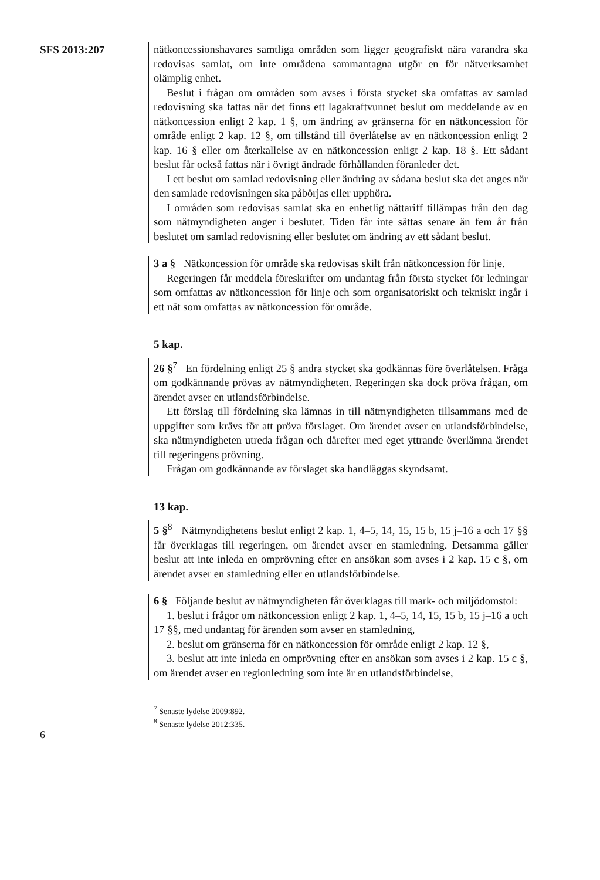SFS 2013:207
nätkoncessionshavares samtliga områden som ligger geografiskt nära varandra ska redovisas samlat, om inte områdena sammantagna utgör en för nätverksamhet olämplig enhet.
Beslut i frågan om områden som avses i första stycket ska omfattas av samlad redovisning ska fattas när det finns ett lagakraftvunnet beslut om meddelande av en nätkoncession enligt 2 kap. 1 §, om ändring av gränserna för en nätkoncession för område enligt 2 kap. 12 §, om tillstånd till överlåtelse av en nätkoncession enligt 2 kap. 16 § eller om återkallelse av en nätkoncession enligt 2 kap. 18 §. Ett sådant beslut får också fattas när i övrigt ändrade förhållanden föranleder det.
I ett beslut om samlad redovisning eller ändring av sådana beslut ska det anges när den samlade redovisningen ska påbörjas eller upphöra.
I områden som redovisas samlat ska en enhetlig nättariff tillämpas från den dag som nätmyndigheten anger i beslutet. Tiden får inte sättas senare än fem år från beslutet om samlad redovisning eller beslutet om ändring av ett sådant beslut.
3 a § Nätkoncession för område ska redovisas skilt från nätkoncession för linje.
Regeringen får meddela föreskrifter om undantag från första stycket för ledningar som omfattas av nätkoncession för linje och som organisatoriskt och tekniskt ingår i ett nät som omfattas av nätkoncession för område.
5 kap.
26 §<sup>7</sup> En fördelning enligt 25 § andra stycket ska godkännas före överlåtelsen. Fråga om godkännande prövas av nätmyndigheten. Regeringen ska dock pröva frågan, om ärendet avser en utlandsförbindelse.
Ett förslag till fördelning ska lämnas in till nätmyndigheten tillsammans med de uppgifter som krävs för att pröva förslaget. Om ärendet avser en utlandsförbindelse, ska nätmyndigheten utreda frågan och därefter med eget yttrande överlämna ärendet till regeringens prövning.
Frågan om godkännande av förslaget ska handläggas skyndsamt.
13 kap.
5 §<sup>8</sup> Nätmyndighetens beslut enligt 2 kap. 1, 4–5, 14, 15, 15 b, 15 j–16 a och 17 §§ får överklagas till regeringen, om ärendet avser en stamledning. Detsamma gäller beslut att inte inleda en omprövning efter en ansökan som avses i 2 kap. 15 c §, om ärendet avser en stamledning eller en utlandsförbindelse.
6 § Följande beslut av nätmyndigheten får överklagas till mark- och miljödomstol:
1. beslut i frågor om nätkoncession enligt 2 kap. 1, 4–5, 14, 15, 15 b, 15 j–16 a och 17 §§, med undantag för ärenden som avser en stamledning,
2. beslut om gränserna för en nätkoncession för område enligt 2 kap. 12 §,
3. beslut att inte inleda en omprövning efter en ansökan som avses i 2 kap. 15 c §, om ärendet avser en regionledning som inte är en utlandsförbindelse,
<sup>7</sup> Senaste lydelse 2009:892.
<sup>8</sup> Senaste lydelse 2012:335.
6